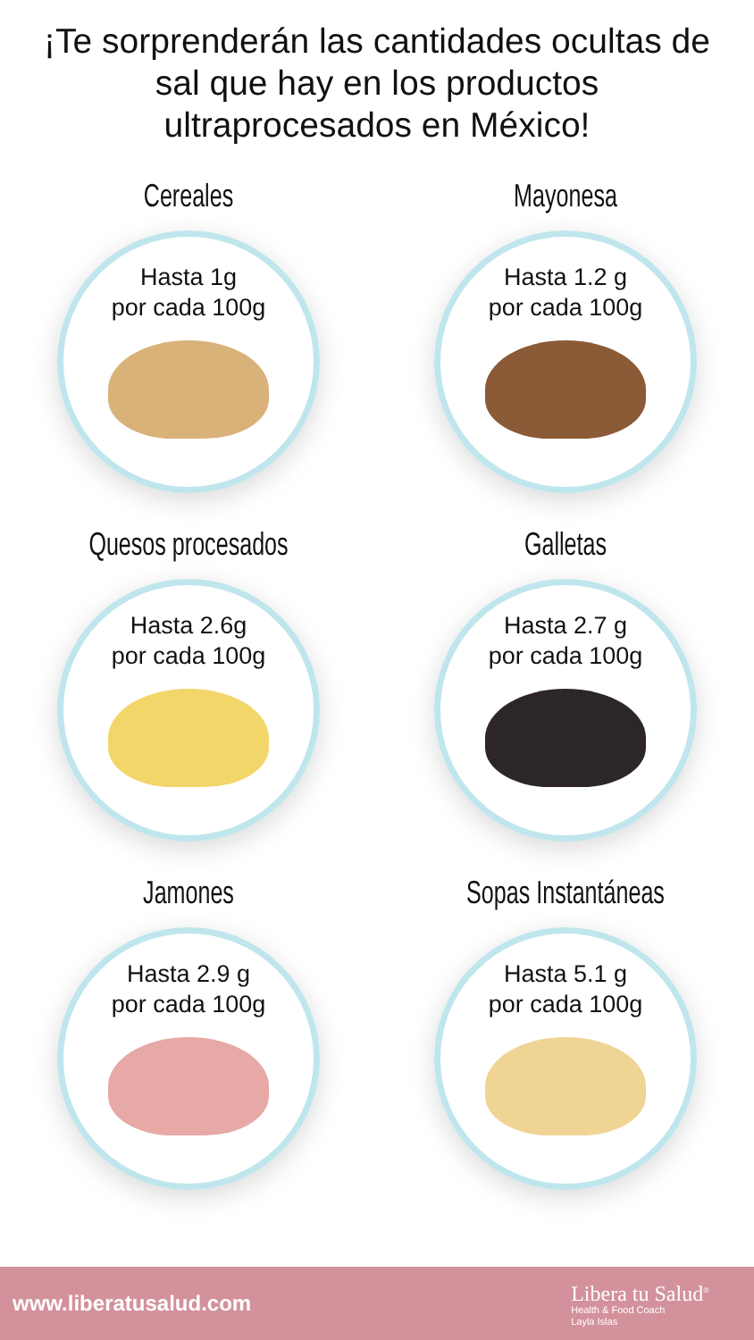¡Te sorprenderán las cantidades ocultas de sal que hay en los productos ultraprocesados en México!
Cereales
Hasta 1g
por cada 100g
Mayonesa
Hasta 1.2 g
por cada 100g
Quesos procesados
Hasta 2.6g
por cada 100g
Galletas
Hasta 2.7 g
por cada 100g
Jamones
Hasta 2.9 g
por cada 100g
Sopas Instantáneas
Hasta 5.1 g
por cada 100g
www.liberatusalud.com
Libera tu Salud<sup>®</sup>
Health & Food Coach
Layla Islas